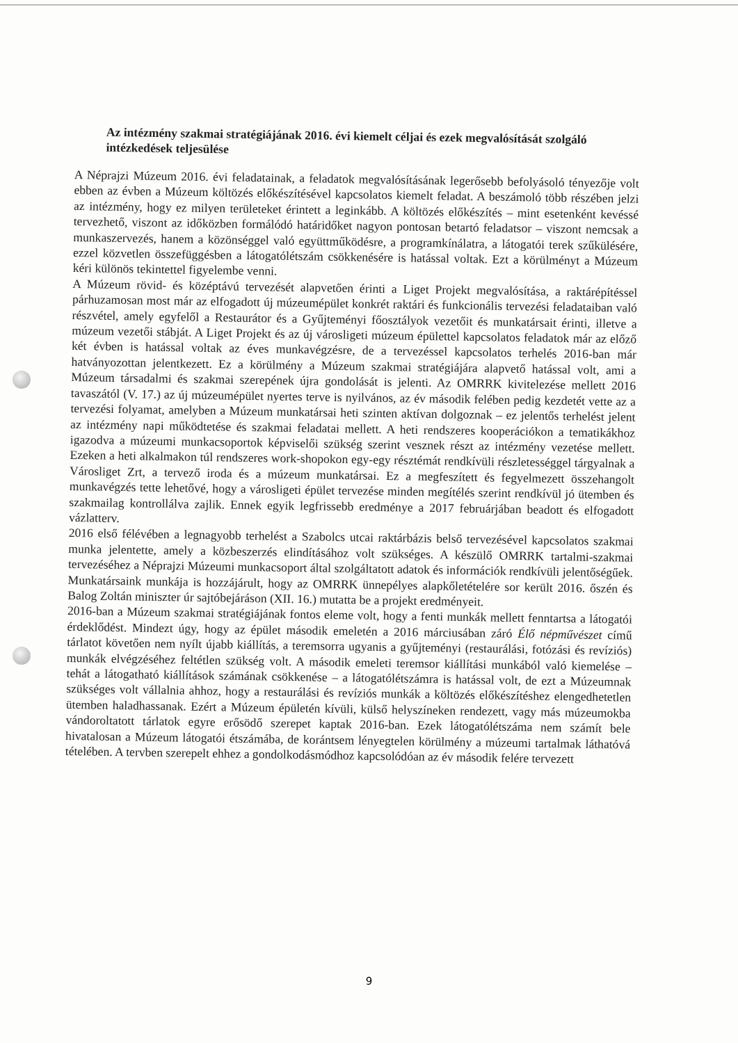Az intézmény szakmai stratégiájának 2016. évi kiemelt céljai és ezek megvalósítását szolgáló intézkedések teljesülése
A Néprajzi Múzeum 2016. évi feladatainak, a feladatok megvalósításának legerősebb befolyásoló tényezője volt ebben az évben a Múzeum költözés előkészítésével kapcsolatos kiemelt feladat. A beszámoló több részében jelzi az intézmény, hogy ez milyen területeket érintett a leginkább. A költözés előkészítés – mint esetenként kevéssé tervezhető, viszont az időközben formálódó határidőket nagyon pontosan betartó feladatsor – viszont nemcsak a munkaszervezés, hanem a közönséggel való együttműködésre, a programkínálatra, a látogatói terek szűkülésére, ezzel közvetlen összefüggésben a látogatólétszám csökkenésére is hatással voltak. Ezt a körülményt a Múzeum kéri különös tekintettel figyelembe venni.
A Múzeum rövid- és középtávú tervezését alapvetően érinti a Liget Projekt megvalósítása, a raktárépítéssel párhuzamosan most már az elfogadott új múzeumépület konkrét raktári és funkcionális tervezési feladataiban való részvétel, amely egyfelől a Restaurátor és a Gyűjteményi főosztályok vezetőit és munkatársait érinti, illetve a múzeum vezetői stábját. A Liget Projekt és az új városligeti múzeum épülettel kapcsolatos feladatok már az előző két évben is hatással voltak az éves munkavégzésre, de a tervezéssel kapcsolatos terhelés 2016-ban már hatványozottan jelentkezett. Ez a körülmény a Múzeum szakmai stratégiájára alapvető hatással volt, ami a Múzeum társadalmi és szakmai szerepének újra gondolását is jelenti. Az OMRRK kivitelezése mellett 2016 tavaszától (V. 17.) az új múzeumépület nyertes terve is nyilvános, az év második felében pedig kezdetét vette az a tervezési folyamat, amelyben a Múzeum munkatársai heti szinten aktívan dolgoznak – ez jelentős terhelést jelent az intézmény napi működtetése és szakmai feladatai mellett. A heti rendszeres kooperációkon a tematikákhoz igazodva a múzeumi munkacsoportok képviselői szükség szerint vesznek részt az intézmény vezetése mellett. Ezeken a heti alkalmakon túl rendszeres work-shopokon egy-egy résztémát rendkívüli részletességgel tárgyalnak a Városliget Zrt, a tervező iroda és a múzeum munkatársai. Ez a megfeszített és fegyelmezett összehangolt munkavégzés tette lehetővé, hogy a városligeti épület tervezése minden megítélés szerint rendkívül jó ütemben és szakmailag kontrollálva zajlik. Ennek egyik legfrissebb eredménye a 2017 februárjában beadott és elfogadott vázlatterv.
2016 első félévében a legnagyobb terhelést a Szabolcs utcai raktárbázis belső tervezésével kapcsolatos szakmai munka jelentette, amely a közbeszerzés elindításához volt szükséges. A készülő OMRRK tartalmi-szakmai tervezéséhez a Néprajzi Múzeumi munkacsoport által szolgáltatott adatok és információk rendkívüli jelentőségűek. Munkatársaink munkája is hozzájárult, hogy az OMRRK ünnepélyes alapkőletételére sor került 2016. őszén és Balog Zoltán miniszter úr sajtóbejáráson (XII. 16.) mutatta be a projekt eredményeit.
2016-ban a Múzeum szakmai stratégiájának fontos eleme volt, hogy a fenti munkák mellett fenntartsa a látogatói érdeklődést. Mindezt úgy, hogy az épület második emeletén a 2016 márciusában záró Élő népművészet című tárlatot követően nem nyílt újabb kiállítás, a teremsorra ugyanis a gyűjteményi (restaurálási, fotózási és revíziós) munkák elvégzéséhez feltétlen szükség volt. A második emeleti teremsor kiállítási munkából való kiemelése – tehát a látogatható kiállítások számának csökkenése – a látogatólétszámra is hatással volt, de ezt a Múzeumnak szükséges volt vállalnia ahhoz, hogy a restaurálási és revíziós munkák a költözés előkészítéshez elengedhetetlen ütemben haladhassanak. Ezért a Múzeum épületén kívüli, külső helyszíneken rendezett, vagy más múzeumokba vándoroltatott tárlatok egyre erősödő szerepet kaptak 2016-ban. Ezek látogatólétszáma nem számít bele hivatalosan a Múzeum látogatói étszámába, de korántsem lényegtelen körülmény a múzeumi tartalmak láthatóvá tételében. A tervben szerepelt ehhez a gondolkodásmódhoz kapcsolódóan az év második felére tervezett
9